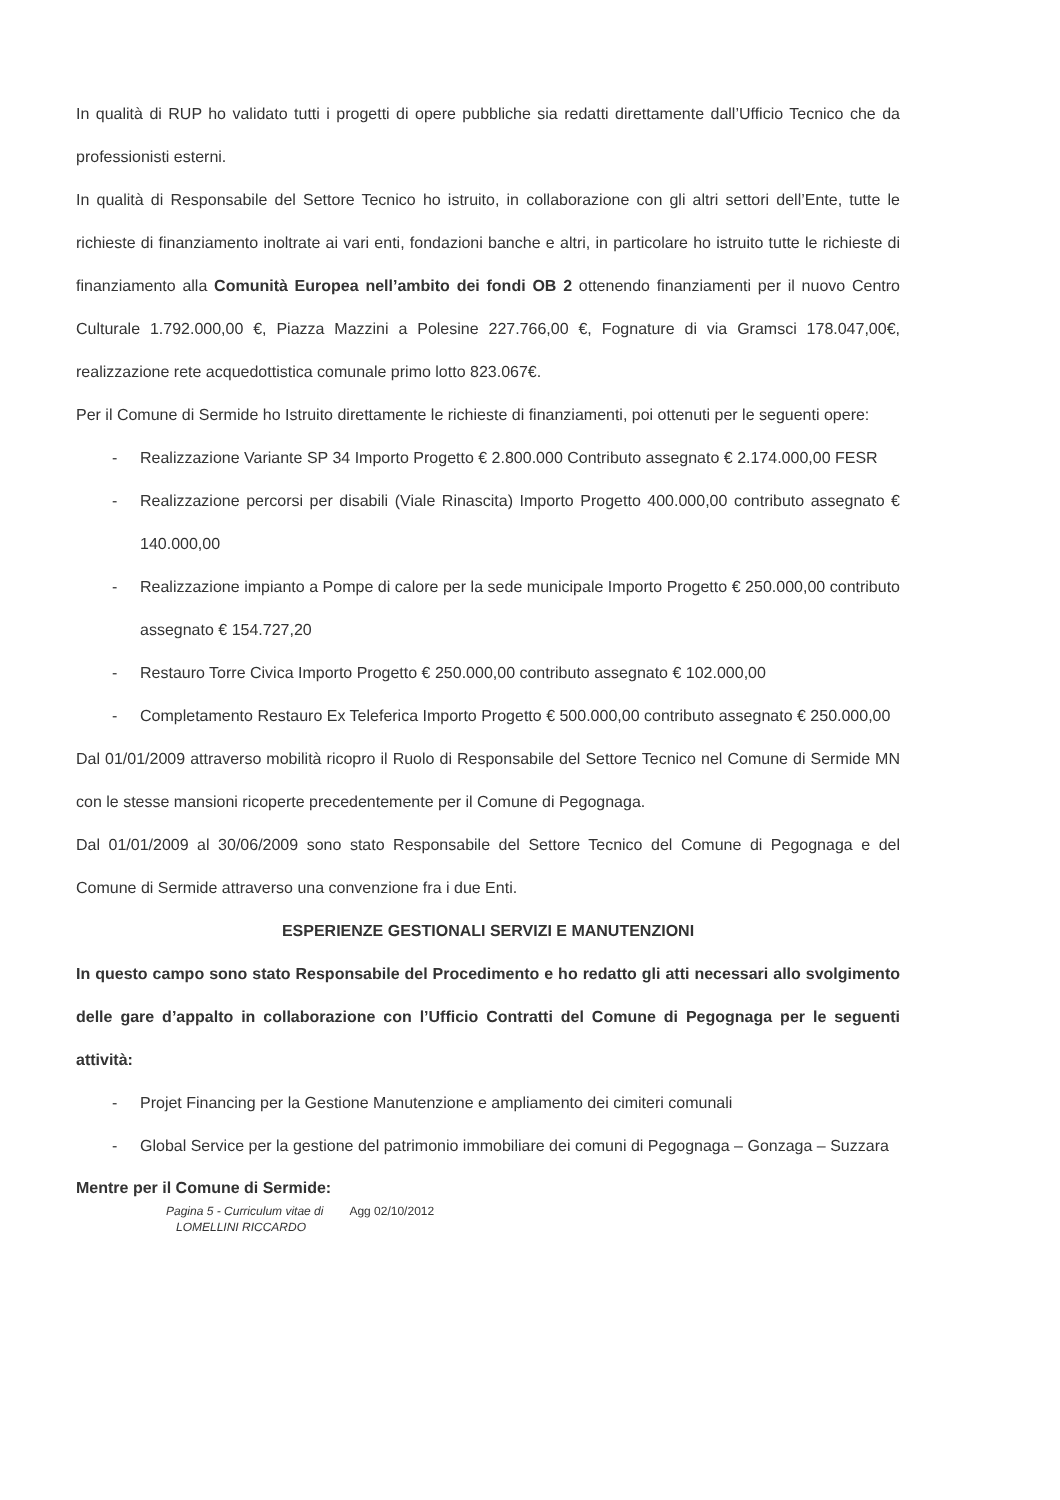In qualità di RUP ho validato tutti i progetti di opere pubbliche sia redatti direttamente dall’Ufficio Tecnico che da professionisti esterni.
In qualità di Responsabile del Settore Tecnico ho istruito, in collaborazione con gli altri settori dell’Ente, tutte le richieste di finanziamento inoltrate ai vari enti, fondazioni banche e altri, in particolare ho istruito tutte le richieste di finanziamento alla Comunità Europea nell’ambito dei fondi OB 2 ottenendo finanziamenti per il nuovo Centro Culturale 1.792.000,00 €, Piazza Mazzini a Polesine 227.766,00 €, Fognature di via Gramsci 178.047,00€, realizzazione rete acquedottistica comunale primo lotto 823.067€.
Per il Comune di Sermide ho Istruito direttamente le richieste di finanziamenti, poi ottenuti per le seguenti opere:
- Realizzazione Variante SP 34 Importo Progetto € 2.800.000 Contributo assegnato € 2.174.000,00 FESR
- Realizzazione percorsi per disabili (Viale Rinascita) Importo Progetto 400.000,00 contributo assegnato € 140.000,00
- Realizzazione impianto a Pompe di calore per la sede municipale Importo Progetto € 250.000,00 contributo assegnato € 154.727,20
- Restauro Torre Civica Importo Progetto € 250.000,00 contributo assegnato € 102.000,00
- Completamento Restauro Ex Teleferica Importo Progetto € 500.000,00 contributo assegnato € 250.000,00
Dal 01/01/2009 attraverso mobilità ricopro il Ruolo di Responsabile del Settore Tecnico nel Comune di Sermide MN con le stesse mansioni ricoperte precedentemente per il Comune di Pegognaga.
Dal 01/01/2009 al 30/06/2009 sono stato Responsabile del Settore Tecnico del Comune di Pegognaga e del Comune di Sermide attraverso una convenzione fra i due Enti.
ESPERIENZE GESTIONALI SERVIZI E MANUTENZIONI
In questo campo sono stato Responsabile del Procedimento e ho redatto gli atti necessari allo svolgimento delle gare d’appalto in collaborazione con l’Ufficio Contratti del Comune di Pegognaga per le seguenti attività:
- Projet Financing per la Gestione Manutenzione e ampliamento dei cimiteri comunali
- Global Service per la gestione del patrimonio immobiliare dei comuni di Pegognaga – Gonzaga – Suzzara
Mentre per il Comune di Sermide:
Pagina 5 - Curriculum vitae di
LOMELLINI RICCARDO Agg 02/10/2012